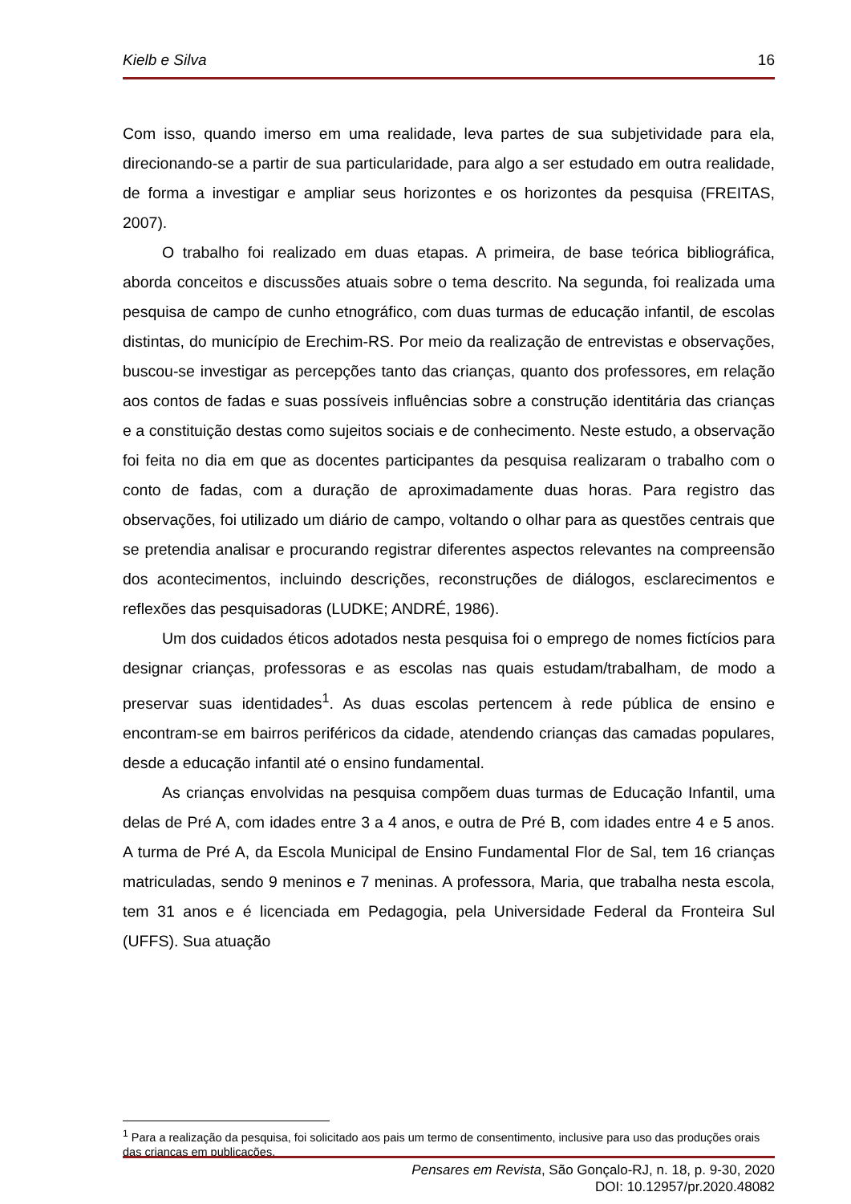Kielb e Silva 16
Com isso, quando imerso em uma realidade, leva partes de sua subjetividade para ela, direcionando-se a partir de sua particularidade, para algo a ser estudado em outra realidade, de forma a investigar e ampliar seus horizontes e os horizontes da pesquisa (FREITAS, 2007).
O trabalho foi realizado em duas etapas. A primeira, de base teórica bibliográfica, aborda conceitos e discussões atuais sobre o tema descrito. Na segunda, foi realizada uma pesquisa de campo de cunho etnográfico, com duas turmas de educação infantil, de escolas distintas, do município de Erechim-RS. Por meio da realização de entrevistas e observações, buscou-se investigar as percepções tanto das crianças, quanto dos professores, em relação aos contos de fadas e suas possíveis influências sobre a construção identitária das crianças e a constituição destas como sujeitos sociais e de conhecimento. Neste estudo, a observação foi feita no dia em que as docentes participantes da pesquisa realizaram o trabalho com o conto de fadas, com a duração de aproximadamente duas horas. Para registro das observações, foi utilizado um diário de campo, voltando o olhar para as questões centrais que se pretendia analisar e procurando registrar diferentes aspectos relevantes na compreensão dos acontecimentos, incluindo descrições, reconstruções de diálogos, esclarecimentos e reflexões das pesquisadoras (LUDKE; ANDRÉ, 1986).
Um dos cuidados éticos adotados nesta pesquisa foi o emprego de nomes fictícios para designar crianças, professoras e as escolas nas quais estudam/trabalham, de modo a preservar suas identidades<sup>1</sup>. As duas escolas pertencem à rede pública de ensino e encontram-se em bairros periféricos da cidade, atendendo crianças das camadas populares, desde a educação infantil até o ensino fundamental.
As crianças envolvidas na pesquisa compõem duas turmas de Educação Infantil, uma delas de Pré A, com idades entre 3 a 4 anos, e outra de Pré B, com idades entre 4 e 5 anos. A turma de Pré A, da Escola Municipal de Ensino Fundamental Flor de Sal, tem 16 crianças matriculadas, sendo 9 meninos e 7 meninas. A professora, Maria, que trabalha nesta escola, tem 31 anos e é licenciada em Pedagogia, pela Universidade Federal da Fronteira Sul (UFFS). Sua atuação
<sup>1</sup> Para a realização da pesquisa, foi solicitado aos pais um termo de consentimento, inclusive para uso das produções orais das crianças em publicações.
Pensares em Revista, São Gonçalo-RJ, n. 18, p. 9-30, 2020
DOI: 10.12957/pr.2020.48082